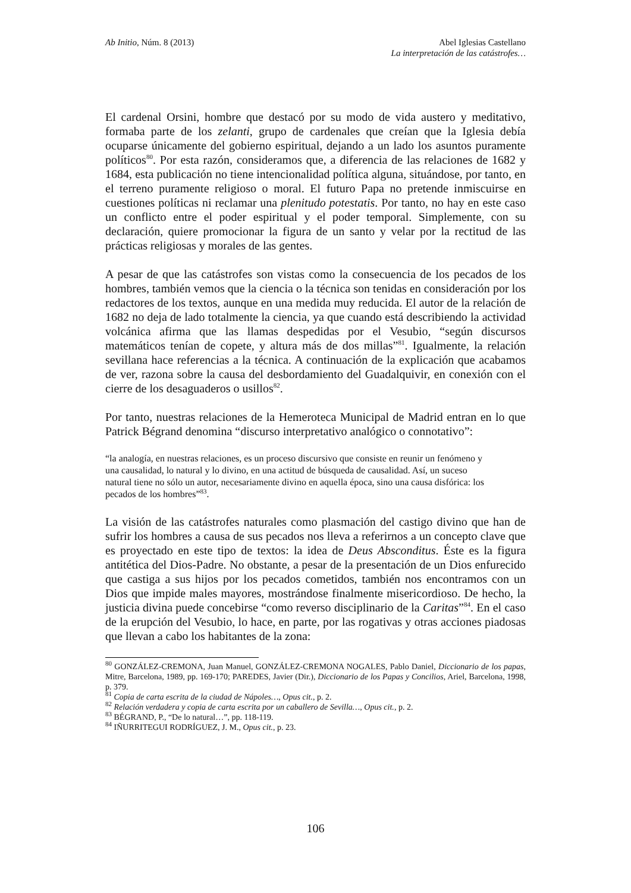Ab Initio, Núm. 8 (2013) Abel Iglesias Castellano
La interpretación de las catástrofes…
El cardenal Orsini, hombre que destacó por su modo de vida austero y meditativo, formaba parte de los zelanti, grupo de cardenales que creían que la Iglesia debía ocuparse únicamente del gobierno espiritual, dejando a un lado los asuntos puramente políticos<sup>80</sup>. Por esta razón, consideramos que, a diferencia de las relaciones de 1682 y 1684, esta publicación no tiene intencionalidad política alguna, situándose, por tanto, en el terreno puramente religioso o moral. El futuro Papa no pretende inmiscuirse en cuestiones políticas ni reclamar una plenitudo potestatis. Por tanto, no hay en este caso un conflicto entre el poder espiritual y el poder temporal. Simplemente, con su declaración, quiere promocionar la figura de un santo y velar por la rectitud de las prácticas religiosas y morales de las gentes.
A pesar de que las catástrofes son vistas como la consecuencia de los pecados de los hombres, también vemos que la ciencia o la técnica son tenidas en consideración por los redactores de los textos, aunque en una medida muy reducida. El autor de la relación de 1682 no deja de lado totalmente la ciencia, ya que cuando está describiendo la actividad volcánica afirma que las llamas despedidas por el Vesubio, “según discursos matemáticos tenían de copete, y altura más de dos millas”<sup>81</sup>. Igualmente, la relación sevillana hace referencias a la técnica. A continuación de la explicación que acabamos de ver, razona sobre la causa del desbordamiento del Guadalquivir, en conexión con el cierre de los desaguaderos o usillos<sup>82</sup>.
Por tanto, nuestras relaciones de la Hemeroteca Municipal de Madrid entran en lo que Patrick Bégrand denomina “discurso interpretativo analógico o connotativo”:
“la analogía, en nuestras relaciones, es un proceso discursivo que consiste en reunir un fenómeno y una causalidad, lo natural y lo divino, en una actitud de búsqueda de causalidad. Así, un suceso natural tiene no sólo un autor, necesariamente divino en aquella época, sino una causa disfórica: los pecados de los hombres”<sup>83</sup>.
La visión de las catástrofes naturales como plasmación del castigo divino que han de sufrir los hombres a causa de sus pecados nos lleva a referirnos a un concepto clave que es proyectado en este tipo de textos: la idea de Deus Absconditus. Éste es la figura antitética del Dios-Padre. No obstante, a pesar de la presentación de un Dios enfurecido que castiga a sus hijos por los pecados cometidos, también nos encontramos con un Dios que impide males mayores, mostrándose finalmente misericordioso. De hecho, la justicia divina puede concebirse “como reverso disciplinario de la Caritas”<sup>84</sup>. En el caso de la erupción del Vesubio, lo hace, en parte, por las rogativas y otras acciones piadosas que llevan a cabo los habitantes de la zona:
<sup>80</sup> GONZÁLEZ-CREMONA, Juan Manuel, GONZÁLEZ-CREMONA NOGALES, Pablo Daniel, Diccionario de los papas, Mitre, Barcelona, 1989, pp. 169-170; PAREDES, Javier (Dir.), Diccionario de los Papas y Concilios, Ariel, Barcelona, 1998, p. 379.
<sup>81</sup> Copia de carta escrita de la ciudad de Nápoles…, Opus cit., p. 2.
<sup>82</sup> Relación verdadera y copia de carta escrita por un caballero de Sevilla…, Opus cit., p. 2.
<sup>83</sup> BÉGRAND, P., “De lo natural…”, pp. 118-119.
<sup>84</sup> IÑURRITEGUI RODRÍGUEZ, J. M., Opus cit., p. 23.
106